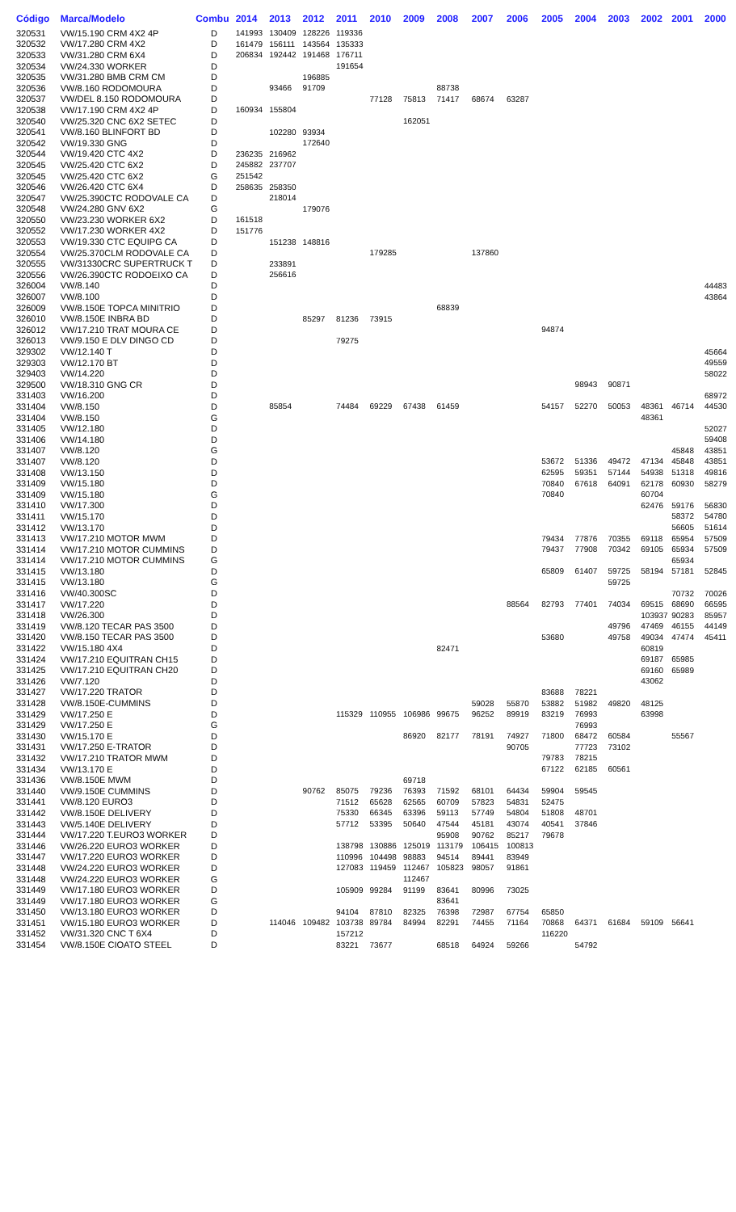| Código | Marca/Modelo | Combu | 2014 | 2013 | 2012 | 2011 | 2010 | 2009 | 2008 | 2007 | 2006 | 2005 | 2004 | 2003 | 2002 | 2001 | 2000 |
| --- | --- | --- | --- | --- | --- | --- | --- | --- | --- | --- | --- | --- | --- | --- | --- | --- | --- |
| 320531 | VW/15.190 CRM 4X2 4P | D | 141993 | 130409 | 128226 | 119336 | | | | | | | | | | | |
| 320532 | VW/17.280 CRM 4X2 | D | 161479 | 156111 | 143564 | 135333 | | | | | | | | | | | |
| 320533 | VW/31.280 CRM 6X4 | D | 206834 | 192442 | 191468 | 176711 | | | | | | | | | | | |
| 320534 | VW/24.330 WORKER | D | | | | 191654 | | | | | | | | | | | |
| 320535 | VW/31.280 BMB CRM CM | D | | | 196885 | | | | | | | | | | | | |
| 320536 | VW/8.160 RODOMOURA | D | | 93466 | 91709 | | | | 88738 | | | | | | | | |
| 320537 | VW/DEL 8.150 RODOMOURA | D | | | | | 77128 | 75813 | 71417 | 68674 | 63287 | | | | | | |
| 320538 | VW/17.190 CRM 4X2 4P | D | 160934 | 155804 | | | | | | | | | | | | | |
| 320540 | VW/25.320 CNC 6X2 SETEC | D | | | | | | 162051 | | | | | | | | | |
| 320541 | VW/8.160 BLINFORT BD | D | | 102280 | 93934 | | | | | | | | | | | | |
| 320542 | VW/19.330 GNG | D | | | 172640 | | | | | | | | | | | | |
| 320544 | VW/19.420 CTC 4X2 | D | 236235 | 216962 | | | | | | | | | | | | | |
| 320545 | VW/25.420 CTC 6X2 | D | 245882 | 237707 | | | | | | | | | | | | | |
| 320545 | VW/25.420 CTC 6X2 | G | 251542 | | | | | | | | | | | | | | |
| 320546 | VW/26.420 CTC 6X4 | D | 258635 | 258350 | | | | | | | | | | | | | |
| 320547 | VW/25.390CTC RODOVALE CA | D | | 218014 | | | | | | | | | | | | | |
| 320548 | VW/24.280 GNV 6X2 | G | | | 179076 | | | | | | | | | | | | |
| 320550 | VW/23.230 WORKER 6X2 | D | 161518 | | | | | | | | | | | | | | |
| 320552 | VW/17.230 WORKER 4X2 | D | 151776 | | | | | | | | | | | | | | |
| 320553 | VW/19.330 CTC EQUIPG CA | D | | 151238 | 148816 | | | | | | | | | | | | |
| 320554 | VW/25.370CLM RODOVALE CA | D | | | | | 179285 | | | 137860 | | | | | | | |
| 320555 | VW/31330CRC SUPERTRUCK T | D | | 233891 | | | | | | | | | | | | | |
| 320556 | VW/26.390CTC RODOEIXO CA | D | | 256616 | | | | | | | | | | | | | |
| 326004 | VW/8.140 | D | | | | | | | | | | | | | | | 44483 |
| 326007 | VW/8.100 | D | | | | | | | | | | | | | | | 43864 |
| 326009 | VW/8.150E TOPCA MINITRIO | D | | | | | | | 68839 | | | | | | | | |
| 326010 | VW/8.150E INBRA BD | D | | | 85297 | 81236 | 73915 | | | | | | | | | | |
| 326012 | VW/17.210 TRAT MOURA CE | D | | | | | | | | | | 94874 | | | | | |
| 326013 | VW/9.150 E DLV DINGO CD | D | | | | 79275 | | | | | | | | | | | |
| 329302 | VW/12.140 T | D | | | | | | | | | | | | | | | 45664 |
| 329303 | VW/12.170 BT | D | | | | | | | | | | | | | | | 49559 |
| 329403 | VW/14.220 | D | | | | | | | | | | | | | | | 58022 |
| 329500 | VW/18.310 GNG CR | D | | | | | | | | | | | 98943 | 90871 | | | |
| 331403 | VW/16.200 | D | | | | | | | | | | | | | | | 68972 |
| 331404 | VW/8.150 | D | | 85854 | | 74484 | 69229 | 67438 | 61459 | | | 54157 | 52270 | 50053 | 48361 | 46714 | 44530 |
| 331404 | VW/8.150 | G | | | | | | | | | | | | | 48361 | | |
| 331405 | VW/12.180 | D | | | | | | | | | | | | | | | 52027 |
| 331406 | VW/14.180 | D | | | | | | | | | | | | | | | 59408 |
| 331407 | VW/8.120 | G | | | | | | | | | | | | | | 45848 | 43851 |
| 331407 | VW/8.120 | D | | | | | | | | | | 53672 | 51336 | 49472 | 47134 | 45848 | 43851 |
| 331408 | VW/13.150 | D | | | | | | | | | | 62595 | 59351 | 57144 | 54938 | 51318 | 49816 |
| 331409 | VW/15.180 | D | | | | | | | | | | 70840 | 67618 | 64091 | 62178 | 60930 | 58279 |
| 331409 | VW/15.180 | G | | | | | | | | | | 70840 | | | 60704 | | |
| 331410 | VW/17.300 | D | | | | | | | | | | | | | 62476 | 59176 | 56830 |
| 331411 | VW/15.170 | D | | | | | | | | | | | | | | 58372 | 54780 |
| 331412 | VW/13.170 | D | | | | | | | | | | | | | | 56605 | 51614 |
| 331413 | VW/17.210 MOTOR MWM | D | | | | | | | | | | 79434 | 77876 | 70355 | 69118 | 65954 | 57509 |
| 331414 | VW/17.210 MOTOR CUMMINS | D | | | | | | | | | | 79437 | 77908 | 70342 | 69105 | 65934 | 57509 |
| 331414 | VW/17.210 MOTOR CUMMINS | G | | | | | | | | | | | | | | 65934 | |
| 331415 | VW/13.180 | D | | | | | | | | | | 65809 | 61407 | 59725 | 58194 | 57181 | 52845 |
| 331415 | VW/13.180 | G | | | | | | | | | | | | 59725 | | | |
| 331416 | VW/40.300SC | D | | | | | | | | | | | | | | 70732 | 70026 |
| 331417 | VW/17.220 | D | | | | | | | | | 88564 | 82793 | 77401 | 74034 | 69515 | 68690 | 66595 |
| 331418 | VW/26.300 | D | | | | | | | | | | | | | 103937 | 90283 | 85957 |
| 331419 | VW/8.120 TECAR PAS 3500 | D | | | | | | | | | | | | 49796 | 47469 | 46155 | 44149 |
| 331420 | VW/8.150 TECAR PAS 3500 | D | | | | | | | | | | 53680 | | 49758 | 49034 | 47474 | 45411 |
| 331422 | VW/15.180 4X4 | D | | | | | | | 82471 | | | | | | 60819 | | |
| 331424 | VW/17.210 EQUITRAN CH15 | D | | | | | | | | | | | | | 69187 | 65985 | |
| 331425 | VW/17.210 EQUITRAN CH20 | D | | | | | | | | | | | | | 69160 | 65989 | |
| 331426 | VW/7.120 | D | | | | | | | | | | | | | 43062 | | |
| 331427 | VW/17.220 TRATOR | D | | | | | | | | | | 83688 | 78221 | | | | |
| 331428 | VW/8.150E-CUMMINS | D | | | | | | | | 59028 | 55870 | 53882 | 51982 | 49820 | 48125 | | |
| 331429 | VW/17.250 E | D | | | | 115329 | 110955 | 106986 | 99675 | 96252 | 89919 | 83219 | 76993 | | 63998 | | |
| 331429 | VW/17.250 E | G | | | | | | | | | | | 76993 | | | | |
| 331430 | VW/15.170 E | D | | | | | | 86920 | 82177 | 78191 | 74927 | 71800 | 68472 | 60584 | | 55567 | |
| 331431 | VW/17.250 E-TRATOR | D | | | | | | | | | 90705 | | 77723 | 73102 | | | |
| 331432 | VW/17.210 TRATOR MWM | D | | | | | | | | | | 79783 | 78215 | | | | |
| 331434 | VW/13.170 E | D | | | | | | | | | | 67122 | 62185 | 60561 | | | |
| 331436 | VW/8.150E MWM | D | | | | | | 69718 | | | | | | | | | |
| 331440 | VW/9.150E CUMMINS | D | | | 90762 | 85075 | 79236 | 76393 | 71592 | 68101 | 64434 | 59904 | 59545 | | | | |
| 331441 | VW/8.120 EURO3 | D | | | | 71512 | 65628 | 62565 | 60709 | 57823 | 54831 | 52475 | | | | | |
| 331442 | VW/8.150E DELIVERY | D | | | | 75330 | 66345 | 63396 | 59113 | 57749 | 54804 | 51808 | 48701 | | | | |
| 331443 | VW/5.140E DELIVERY | D | | | | 57712 | 53395 | 50640 | 47544 | 45181 | 43074 | 40541 | 37846 | | | | |
| 331444 | VW/17.220 T.EURO3 WORKER | D | | | | | | | 95908 | 90762 | 85217 | 79678 | | | | | |
| 331446 | VW/26.220 EURO3 WORKER | D | | | | 138798 | 130886 | 125019 | 113179 | 106415 | 100813 | | | | | | |
| 331447 | VW/17.220 EURO3 WORKER | D | | | | 110996 | 104498 | 98883 | 94514 | 89441 | 83949 | | | | | | |
| 331448 | VW/24.220 EURO3 WORKER | D | | | | 127083 | 119459 | 112467 | 105823 | 98057 | 91861 | | | | | | |
| 331448 | VW/24.220 EURO3 WORKER | G | | | | | | 112467 | | | | | | | | | |
| 331449 | VW/17.180 EURO3 WORKER | D | | | | 105909 | 99284 | 91199 | 83641 | 80996 | 73025 | | | | | | |
| 331449 | VW/17.180 EURO3 WORKER | G | | | | | | | 83641 | | | | | | | | |
| 331450 | VW/13.180 EURO3 WORKER | D | | | | 94104 | 87810 | 82325 | 76398 | 72987 | 67754 | 65850 | | | | | |
| 331451 | VW/15.180 EURO3 WORKER | D | | 114046 | 109482 | 103738 | 89784 | 84994 | 82291 | 74455 | 71164 | 70868 | 64371 | 61684 | 59109 | 56641 | |
| 331452 | VW/31.320 CNC T 6X4 | D | | | | 157212 | | | | | | 116220 | | | | | |
| 331454 | VW/8.150E CIOATO STEEL | D | | | | 83221 | 73677 | | 68518 | 64924 | 59266 | | 54792 | | | | |